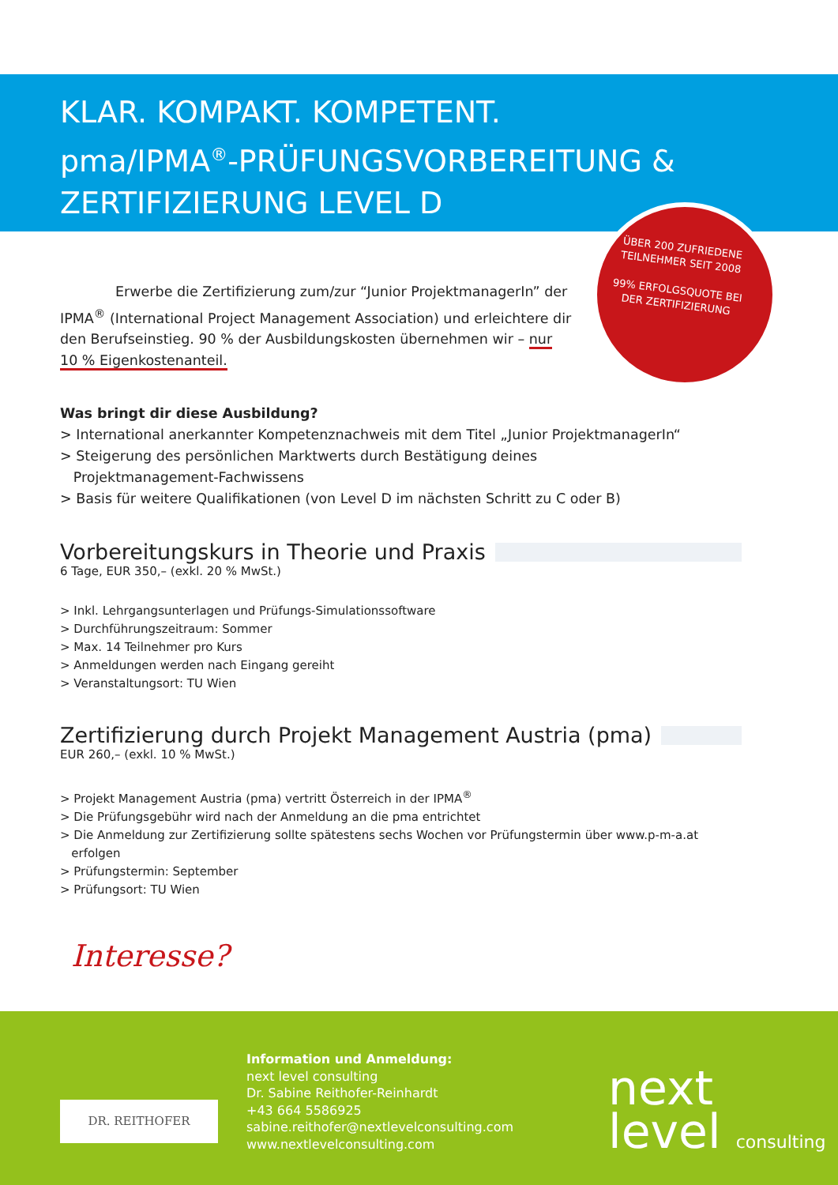KLAR. KOMPAKT. KOMPETENT.
pma/IPMA<sup>®</sup>-PRÜFUNGSVORBEREITUNG &
ZERTIFIZIERUNG LEVEL D
ÜBER 200 ZUFRIEDENE TEILNEHMER SEIT 2008
99% ERFOLGSQUOTE BEI DER ZERTIFIZIERUNG
Erwerbe die Zertifizierung zum/zur “Junior ProjektmanagerIn” der IPMA<sup>®</sup> (International Project Management Association) und erleichtere dir den Berufseinstieg. 90 % der Ausbildungskosten übernehmen wir – nur 10 % Eigenkostenanteil.
Was bringt dir diese Ausbildung?
> International anerkannter Kompetenznachweis mit dem Titel „Junior ProjektmanagerIn“
> Steigerung des persönlichen Marktwerts durch Bestätigung deines
Projektmanagement-Fachwissens
> Basis für weitere Qualifikationen (von Level D im nächsten Schritt zu C oder B)
Vorbereitungskurs in Theorie und Praxis
6 Tage, EUR 350,– (exkl. 20 % MwSt.)
> Inkl. Lehrgangsunterlagen und Prüfungs-Simulationssoftware
> Durchführungszeitraum: Sommer
> Max. 14 Teilnehmer pro Kurs
> Anmeldungen werden nach Eingang gereiht
> Veranstaltungsort: TU Wien
Zertifizierung durch Projekt Management Austria (pma)
EUR 260,– (exkl. 10 % MwSt.)
> Projekt Management Austria (pma) vertritt Österreich in der IPMA<sup>®</sup>
> Die Prüfungsgebühr wird nach der Anmeldung an die pma entrichtet
> Die Anmeldung zur Zertifizierung sollte spätestens sechs Wochen vor Prüfungstermin über www.p-m-a.at
erfolgen
> Prüfungstermin: September
> Prüfungsort: TU Wien
Interesse?
Information und Anmeldung:
next level consulting
Dr. Sabine Reithofer-Reinhardt
+43 664 5586925
sabine.reithofer@nextlevelconsulting.com
www.nextlevelconsulting.com
DR. REITHOFER
next
level consulting